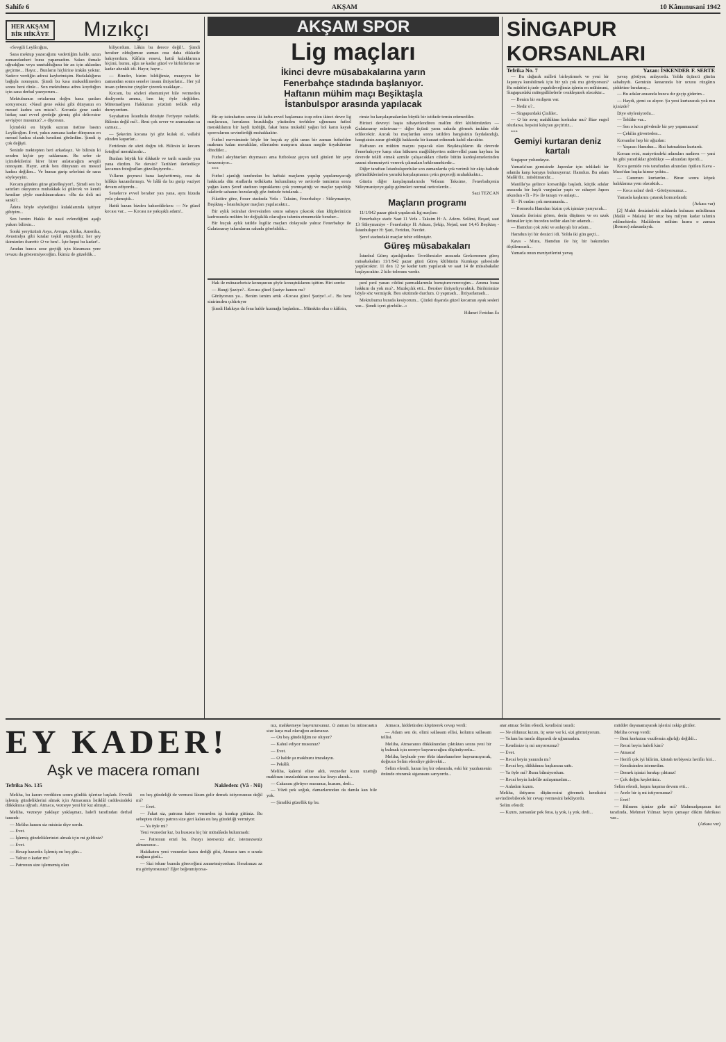Sahife 6 AKŞAM 10 Kânunusani 1942
HER AKŞAM
BİR HİKÂYE Mızıkçı
«Sevgili Leylâcığım,
Sana mektup yazacağımı vadettiğim halde, uzun zamandanberi bunu yapamadım. Sakın ihmale uğradığını veya unutulduğunu bir an için aklından geçirme... Hayır... Bunların hiçbirine imkân yoktur. Sadece verdiğin adresi kaybetmişim. Budalalığıma bağışla nonoşum. Şimdi bu kısa mukaddimeden sonra beni dinle... Son mektubuna adres koyduğun için sana derhal yazıyorum...
Mektubunun ortalarına doğru bana şunları soruyorsun: «Nasıl gene eskisi gibi dünyanın en mesud kadını sen misin?.. Kocanla gene sanki birkaç saat evvel gerdeğe girmiş gibi delicesine sevişiyor musunuz?..» diyorsun.
İçimdeki en büyük sızının üstüne bastın Leylâcığım. Evet, yakın zamana kadar dünyanın en mesud kadını olarak kendimi görürdüm. Şimdi iş çok değişti.
Seninle mektepten beri arkadaşız. Ve bilirsin ki senden hiçbir şey saklamam. Bu sefer de içimdekilerini birer birer anlatacağım sevgili nonoşum. Hayır, artık ben dünyanın en mesud kadını değilim... Ve bunun garip sebebini de sana söyleyeyim.
Kocam günden güne güzelleşiyor!.. Şimdi sen bu satırları okuyunca muhakkak ki gülecek ve kendi kendine şöyle mırıldanacaksın: «Bu da deli mi sanki?..
Âdeta böyle söylediğini kulaklarımla işitiyor gibiyim...
Sen benim Hakkı ile nasıl evlendiğimi aşağı yukarı bilirsin...
Sonki yeryüzünü Asya, Avrupa, Afrika, Amerika, Avustralya gibi kıtalar teşkil etmiyordu; her şey ikimizden ibaretti: O ve ben!.. İşte hepsi bu kadar!..
Aradan bunca sene geçtiği için lüzumsuz yere tevazu da göstermiyeceğim. İkimiz de güzeldik...
biliyordum. Lâkin bu derece değil!.. Şimdi beraber olduğumuz zaman ona daha dikkatle bakıyordum. Kâfirin ensesi, hattâ kulaklarının biçimi, burnu, ağzı ne kadar güzel ve birbirlerine ne kadar ahenkli idi. Hayır, hayır...
— Birader, bizim bildiğimiz, muayyen bir zamandan sonra seneler insanı ihtiyarlatır... Her yıl insan çehresine çizgiler çizerek uzaklaşır...
Kocam, bu sözleri ehemmiyet bile vermeden dinliyordu amma, ben hiç öyle değildim. Mütemadiyen Hakkımın yüzünü tedkik edip duruyordum.
Seyahatten İstanbula dönüşte Feriyeye rasladık. Bilirsin değil mi?.. Beni çok sever ve aramızdan su sızmaz...
— Şekerim kocana iyi göz kulak ol, vallahi elinden kaparlar...
Feridenin de sözü doğru idi. Bilirsin ki kocam fotoğraf meraklısıdır...
Bunları büyük bir dikkatle ve tarih sırasile yan yana dizdim. Ne dersin? Tarihleri ilerledikçe kocamın fotoğrafları güzelleşiyordu...
Yılların geçmesi bana kaybettirmiş, ona da bilâkis kazandırmıştı. Ve hâlâ da bu garip vaziyet devam ediyordu...
Senelerce evvel beraber yan yana, aynı hizada yola çıkmıştık...
Hattâ bazan bizden bahsedilirken: — Ne güzel kocası var... — Kocası ne yakışıklı adam!..
AKŞAM SPOR
Lig maçları
İkinci devre müsabakalarına yarın
Fenerbahçe stadında başlanıyor.
Haftanın mühim maçı Beşiktaşla
İstanbulspor arasında yapılacak
Bir ay istirahatten sonra iki hafta evvel başlaması icap eden ikinci devre lig maçlarının, havaların bozukluğu yüzünden teehhüre uğraması futbol meraklılarını bir hayli üzdüğü, fakat buna mukabil yağan bol karın kayak sporcularını sevindirdiği muhakkaktır.
Futbol mevsiminde böyle bir buçuk ay gibi uzun bir zaman futbolden mahrum kalan meraklılar, ellerinden marpucu alınan nargile tiryakilerine döndüler...
Futbol aleyhtarları duymasın ama futbolsuz geçen tatil günleri bir şeye benzemiyor...
***
Futbol ajanlığı tarafından bu haftaki maçların yapılıp yapılamıyacağı hakkında dün stadlarda tedkikatta bulunulmuş ve neticede tamiratın sonra yağan karın Şeref stadının topraklarını çok yumuşattığı ve maçlar yapıldığı takdirde sahanın bozulacağı göz önünde tutularak...
Fikstüre göre, Fener stadında Vefa - Taksim, Fenerbahçe - Süleymaniye, Beşiktaş - İstanbulspor maçları yapılacaktır...
Bir aylık istirahat devresinden sonra sahaya çıkacak olan klüplerimizin kadrosunda mühim bir değişiklik olacağını tahmin etmemekle beraber...
Bir buçuk aylık tatilde İngiliz maçları dolayısile yalnız Fenerbahçe ile Galatasaray takımlarını sahada görebildik...
rimiz bu karşılaşmalardan büyük bir istifade temin edemediler.
Birinci devreyi başta nihayetlendiren malûm dört klübümüzden —Galatasaray müstesna— diğer üçünü yarın sahada görmek imkânı elde edilecektir. Ancak bu maçlardan sonra tatilden hangisinin faydalandığı, hangisinin zarar gördüğü hakkında bir kanaat edinmek kabil olacaktır.
Haftanın en mühim maçını yapacak olan Beşiktaşlıların ilk devrede Fenerbahçeye karşı olan hükmen mağlûbiyetten mütevellid puan kaybını bu devrede telâfi etmek azmile çalışacakları cihetle bütün kardeşlemelerinden azami ehemmiyeti vererek çıkmaları beklenmektedir...
Diğer taraftan İstanbulsporlular son zamanlarda çok verimli bir ekip halinde göründüklerinden yarınki karşılaşmanın çetin geçeceği muhakkaktır...
Günün diğer karşılaşmalarında Vefanın Taksime, Fenerbahçenin Süleymaniyeye galip gelmeleri normal neticelerdir...
Sazi TEZCAN
Maçların programı
11/1/942 pazar günü yapılacak lig maçları:
Fenerbahçe stadı: Saat 11 Vefa - Taksim H: A. Adem. Selâmi, Reşad, saat 13 Süleymaniye - Fenerbahçe H: Adnan, Şekip, Nejad, saat 14,45 Beşiktaş - İstanbulspor H: Şazi, Feridun, Necdet.
Şeref stadındaki maçlar tehir edilmiştir.
Güreş müsabakaları
İstanbul Güreş ajanlığından: Tecrübesizler arasında Grekoromen güreş müsabakaları 11/1/942 pazar günü Güreş klübünün Kumkapı şubesinde yapılacaktır. 11 den 12 ye kadar tartı yapılacak ve saat 14 de müsabakalar başlıyacaktır. 2 kilo tolerans vardır.
Hak ile münasebetsiz konuşunun şöyle konuştuklarını işittim. Biri sordu:
— Hangi Şaziye?.. Kocası güzel Şaziye hanım mı?
Görüyorsun ya... Benim ismim artık «Kocası güzel Şaziye!..»!.. Bu beni sinirimden çıldırtıyor
Şimdi Hakkıya da fena halde kızmağa başladım... Mümkün olsa o kâfirin,
pırıl pırıl yanan cildini parmaklarımla buruşturuverecegim... Amma buna hakkım da yok mu?.. Mızıkçılık etti... Beraber ihtiyarlıyacaktık. Biribirimize böyle söz vermiştik. Ben sözümde durdum. O yapmadı... İhtiyarlamadı...
Mektubumu burada kesiyorum... Çünkü dışarıda güzel kocamın ayak sesleri var... Şimdi içeri girebilir...»
Hikmet Feridun Es
SİNGAPUR KORSANLARI
Tefrika No. 7 Yazan: İSKENDER F. SERTE
— Bu dağınık milleti birleştirmek ve yeni bir Japonya kurabilmek için bir yılı çok mu görüyorsun? Bu müddet içinde yapabileceğimiz işlerin en mühimmi, Singapurdaki mütegallibelerle cenkleşmek olacaktır...
— Benim bir endişem var.
— Nedir o?..
— Singapurdaki Çinliler..
— O bir avuç mahlûktan korkulur mu? Bize engel olurlarsa, hepsini kılıçtan geçiririz...
***
Gemiyi kurtaran deniz kartalı
Singapur yolundayız.
Yamada'nın gemisinde Japonlar için tehlikeli bir adamla karşı karşıya bulunuyoruz: Hamdun. Bu adam Malâi'dir.. müslümandır...
Manilla'ya gelince korsanlığa başladı, küçük adalar arasında bir hayli vurgunlar yaptı ve nihayet Japon ırkından «Ti - Pi» ile tanıştı ve anlaştı...
Ti - Pi ondan çok memnundu...
— Borneolu Hamdun bizim çok işimize yarıyacak...
Yamada ilerisini gören, derin düşünen ve en uzak ihtimaller için önceden tedbir alan bir adamdı...
— Hamdun çok zeki ve anlayışlı bir adam...
Hamdun iyi bir denizci idi. Yolda iki gün geçti...
Kava - Mura, Hamdun ile hiç bir bakımdan ölçülemezdi...
Yamada onun meziyetlerini yavaş
yavaş görüyor, anlıyordu. Yolda üçüncü günün sabahıydı. Geminin kenarında bir ucunu rüzgârın şiddetine bırakmış...
— Bu adalar arasında bunca dır geçip giderim...
— Haydi, gemi su alıyor. Şu yeni kurtaracak yok mu içinizde?
Diye söyleniyordu...
— Tehlike var...
— Sen o koca gövdenle bir şey yapamazsın!
— Çekilin güverteden...
Korsanlar hep bir ağızdan:
— Yaşasın Hamdun... Bizi batmaktan kurtardı.
Korsan reisi, maiyetindeki adamları nadiren — yani bu gibi yararlıklar gördükçe — alnından öperdi...
Koca gemide reis tarafından alnından öpülen Kava - Mura'dan başka kimse yoktu...
— Canımızı kurtardın... Biraz sonra köpek balıklarına yem olacaktık...
— Koca aslan! dedi - Görüyorsunuz...
Yamada kaşlarını çatarak homurdandı:
(Arkası var)
[2] Muhit denizindeki adalarda bulunan müslüman (Malâi = Malais) ler otuz beş milyon kadar tahmin edilmektedir. Malâilerin mühim kısmı o zaman (Borneo) adasındaydı.
EY KADER!
Aşk ve macera romanı
Tefrika No. 135 Nakleden: (Vâ - Nû)
Meliha, bu kararı verdikten sonra günlük işlerine başladı. Evvelâ işlemiş gündeliklerini almak için Atmacanın İstiklâl caddesindeki dükkânına uğradı. Atmaca, vezneye yeni bir kız almıştı...
Meliha, vezneye yaklaşır yaklaşmaz, halefi tarafından derhal tanındı:
— Meliha hanım siz misiniz diye sordu.
— Evet.
— İşlemiş gündeliklerinizi almak için mi geldiniz?
— Evet.
— Hesap hazırdır. İşlemiş on beş gün...
— Yalnız o kadar mı?
— Patronun size işlememiş olan
on beş gündeliği de vermesi lâzım gelir demek istiyorsunuz değil mi?
— Evet.
— Fakat siz, patrona haber vermeden işi bırakıp gittiniz. Bu sebepten dolayı patron size geri kalan on beş gündeliği vermiyor.
— Ya öyle mi?
Yeni veznedar kız, bu hususta hiç bir mütalâada bulunmadı:
— Patronun emri bu. Parayı isterseniz alır, istemezseniz almazsınız...
Hakikaten yeni veznedar kızın dediği gibi, Atmaca tam o sırada mağaza girdi...
— Sizi tekrar burada göreceğimi zannetmiyordum. Hesabınızı az mı görüyorsunuz? Eğer beğenmiyorsa-
nız, mahkemeye başvurursunuz. O zaman bu müracaatın size kaça mal olacağını anlarsınız.
— On beş gündeliğim ne oluyor?
— Kabul ediyor musunuz?
— Evet.
— O halde şu makbuzu imzalayın.
— Pekâlâ.
Meliha, kalemi eline aldı, veznedar kızın uzattığı makbuzu imzaladıktan sonra kız lirayı alarak...
— Cakasını görüyor musunuz, kuzum, dedi...
— Yüzü pek soğuk, damarlarından da damla kan bile yok.
— Şimdiki güzellik tip bu.
Atmaca, hiddetinden köpürerek cevap verdi:
— Adam sen de, elimi sallasam ellisi, kolumu sallasam tellisi.
Meliha, Atmacanın dükkânından çıktıktan sonra yeni bir iş bulmak için nereye başvuracağını düşünüyordu...
Meliha, beyhude yere öbür idarehanelere başvurmıyacak, doğruca Selim efendiye gidecekti...
Selim efendi, hanın loş bir odasında, eski bir yazıhanenin önünde oturarak sigarasını sarıyordu...
atar atmaz Selim efendi, kendisini tanıdı:
— Ne oldunuz kızım, üç sene var ki, sizi görmüyorum.
— Yolum bu tarafa düşmedi de uğramadım.
— Kendinize iş mi arıyorsunuz?
— Evet.
— Recai beyin yanında mı?
— Recai bey, dükkânını başkasına sattı.
— Ya öyle mi? Bunu bilmiyordum.
— Recai beyin halefile anlaşamadım...
— Anladım kızım.
Meliha, ihtiyarın düşüncesini göremek kendisini sevindirebilecek bir cevap vermesini bekliyordu.
Selim efendi:
— Kızım, zamanlar pek fena, iş yok, iş yok, dedi...
müddet dayanamıyarak işlerini rakip gittiler.
Meliha cevap verdi:
— Beni korkutan vazifemin ağırlığı değildi...
— Recai beyin halefi kim?
— Atmaca!
— Herifi çok iyi bilirim, küstah terbiyesiz herifin biri...
— Kendisinden istemedim.
— Demek işinizi bırakıp çıktınız!
— Çok doğru keşfettiniz.
Selim efendi, başını kaşıma devam etti...
— Acele bir iş mi istiyorsunuz?
— Evet!
— Bilmem işinize gelir mi? Mahmudpaşanın üst tarafında, Mehmet Yılmaz beyin çamaşır dikim fabrikası var...
(Arkası var)